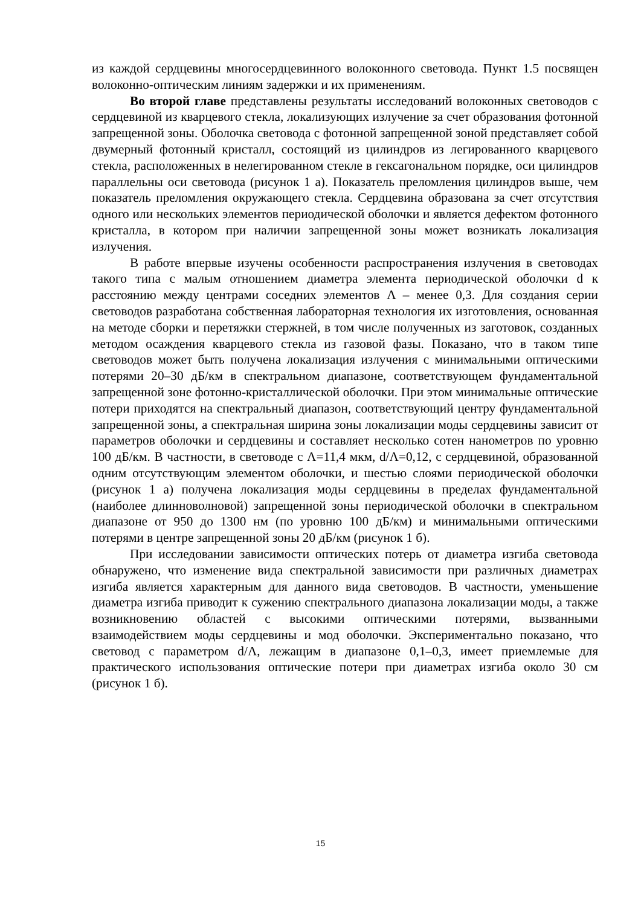из каждой сердцевины многосердцевинного волоконного световода. Пункт 1.5 посвящен волоконно-оптическим линиям задержки и их применениям.
Во второй главе представлены результаты исследований волоконных световодов с сердцевиной из кварцевого стекла, локализующих излучение за счет образования фотонной запрещенной зоны. Оболочка световода с фотонной запрещенной зоной представляет собой двумерный фотонный кристалл, состоящий из цилиндров из легированного кварцевого стекла, расположенных в нелегированном стекле в гексагональном порядке, оси цилиндров параллельны оси световода (рисунок 1 а). Показатель преломления цилиндров выше, чем показатель преломления окружающего стекла. Сердцевина образована за счет отсутствия одного или нескольких элементов периодической оболочки и является дефектом фотонного кристалла, в котором при наличии запрещенной зоны может возникать локализация излучения.
В работе впервые изучены особенности распространения излучения в световодах такого типа с малым отношением диаметра элемента периодической оболочки d к расстоянию между центрами соседних элементов Λ – менее 0,3. Для создания серии световодов разработана собственная лабораторная технология их изготовления, основанная на методе сборки и перетяжки стержней, в том числе полученных из заготовок, созданных методом осаждения кварцевого стекла из газовой фазы. Показано, что в таком типе световодов может быть получена локализация излучения с минимальными оптическими потерями 20–30 дБ/км в спектральном диапазоне, соответствующем фундаментальной запрещенной зоне фотонно-кристаллической оболочки. При этом минимальные оптические потери приходятся на спектральный диапазон, соответствующий центру фундаментальной запрещенной зоны, а спектральная ширина зоны локализации моды сердцевины зависит от параметров оболочки и сердцевины и составляет несколько сотен нанометров по уровню 100 дБ/км. В частности, в световоде с Λ=11,4 мкм, d/Λ=0,12, с сердцевиной, образованной одним отсутствующим элементом оболочки, и шестью слоями периодической оболочки (рисунок 1 а) получена локализация моды сердцевины в пределах фундаментальной (наиболее длинноволновой) запрещенной зоны периодической оболочки в спектральном диапазоне от 950 до 1300 нм (по уровню 100 дБ/км) и минимальными оптическими потерями в центре запрещенной зоны 20 дБ/км (рисунок 1 б).
При исследовании зависимости оптических потерь от диаметра изгиба световода обнаружено, что изменение вида спектральной зависимости при различных диаметрах изгиба является характерным для данного вида световодов. В частности, уменьшение диаметра изгиба приводит к сужению спектрального диапазона локализации моды, а также возникновению областей с высокими оптическими потерями, вызванными взаимодействием моды сердцевины и мод оболочки. Экспериментально показано, что световод с параметром d/Λ, лежащим в диапазоне 0,1–0,3, имеет приемлемые для практического использования оптические потери при диаметрах изгиба около 30 см (рисунок 1 б).
15